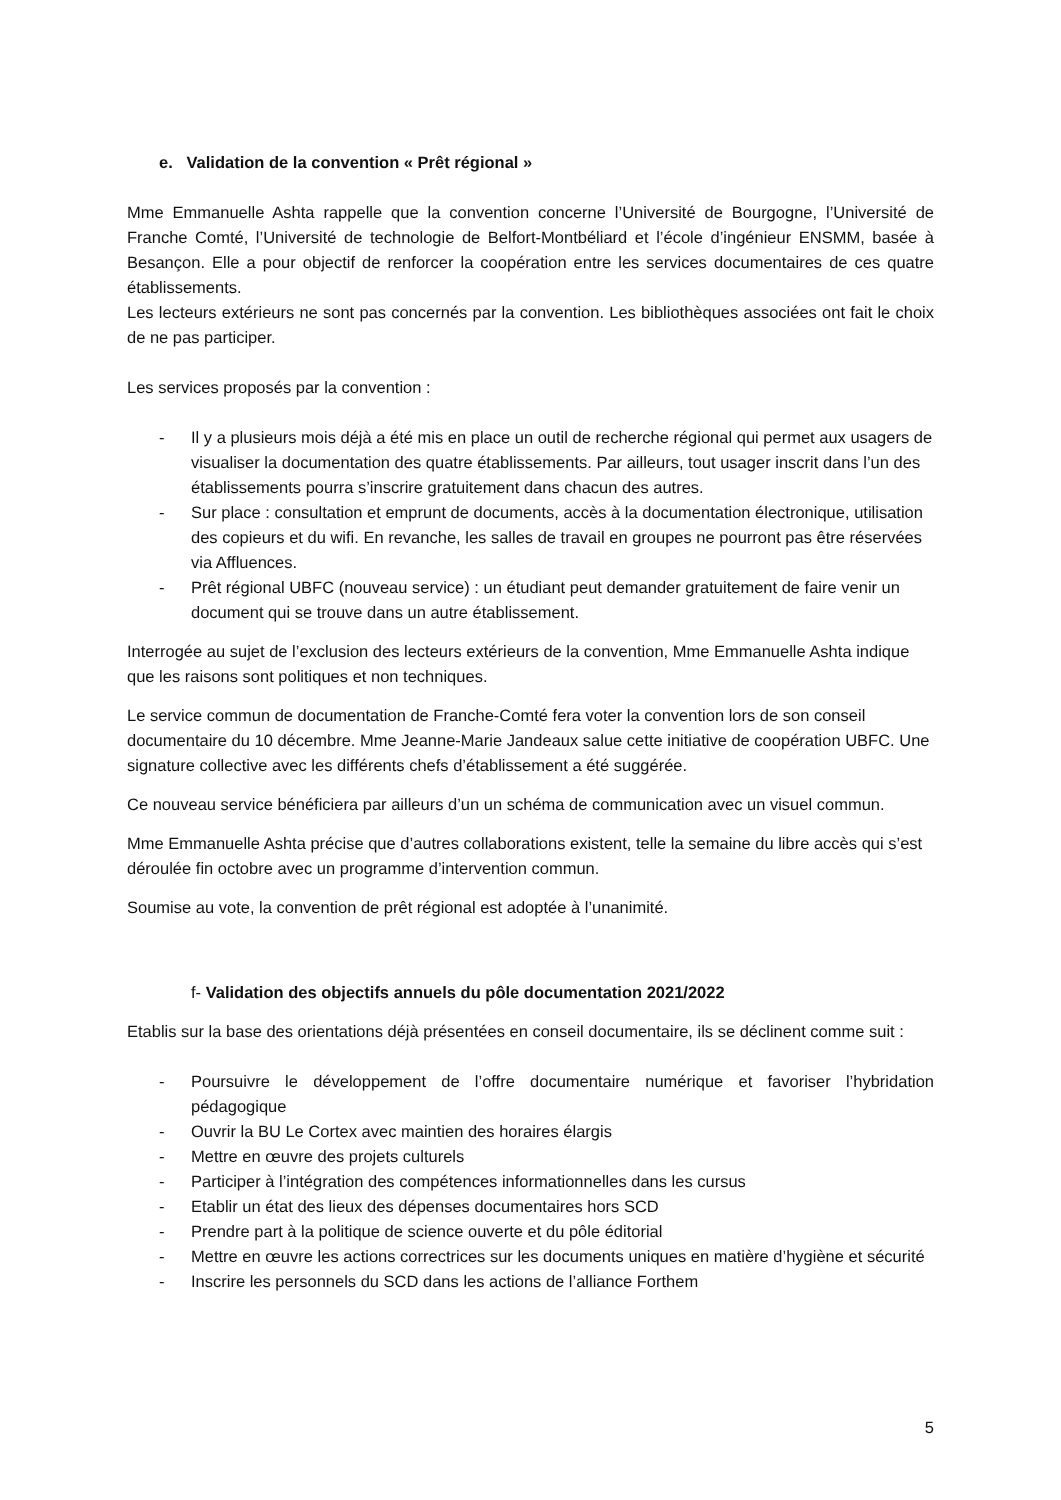e. Validation de la convention « Prêt régional »
Mme Emmanuelle Ashta rappelle que la convention concerne l’Université de Bourgogne, l’Université de Franche Comté, l’Université de technologie de Belfort-Montbéliard et l’école d’ingénieur ENSMM, basée à Besançon. Elle a pour objectif de renforcer la coopération entre les services documentaires de ces quatre établissements.
Les lecteurs extérieurs ne sont pas concernés par la convention. Les bibliothèques associées ont fait le choix de ne pas participer.
Les services proposés par la convention :
- Il y a plusieurs mois déjà a été mis en place un outil de recherche régional qui permet aux usagers de visualiser la documentation des quatre établissements. Par ailleurs, tout usager inscrit dans l’un des établissements pourra s’inscrire gratuitement dans chacun des autres.
- Sur place : consultation et emprunt de documents, accès à la documentation électronique, utilisation des copieurs et du wifi. En revanche, les salles de travail en groupes ne pourront pas être réservées via Affluences.
- Prêt régional UBFC (nouveau service) : un étudiant peut demander gratuitement de faire venir un document qui se trouve dans un autre établissement.
Interrogée au sujet de l’exclusion des lecteurs extérieurs de la convention, Mme Emmanuelle Ashta indique que les raisons sont politiques et non techniques.
Le service commun de documentation de Franche-Comté fera voter la convention lors de son conseil documentaire du 10 décembre. Mme Jeanne-Marie Jandeaux salue cette initiative de coopération UBFC. Une signature collective avec les différents chefs d’établissement a été suggérée.
Ce nouveau service bénéficiera par ailleurs d’un un schéma de communication avec un visuel commun.
Mme Emmanuelle Ashta précise que d’autres collaborations existent, telle la semaine du libre accès qui s’est déroulée fin octobre avec un programme d’intervention commun.
Soumise au vote, la convention de prêt régional est adoptée à l’unanimité.
f- Validation des objectifs annuels du pôle documentation 2021/2022
Etablis sur la base des orientations déjà présentées en conseil documentaire, ils se déclinent comme suit :
- Poursuivre le développement de l’offre documentaire numérique et favoriser l’hybridation pédagogique
- Ouvrir la BU Le Cortex avec maintien des horaires élargis
- Mettre en œuvre des projets culturels
- Participer à l’intégration des compétences informationnelles dans les cursus
- Etablir un état des lieux des dépenses documentaires hors SCD
- Prendre part à la politique de science ouverte et du pôle éditorial
- Mettre en œuvre les actions correctrices sur les documents uniques en matière d’hygiène et sécurité
- Inscrire les personnels du SCD dans les actions de l’alliance Forthem
5